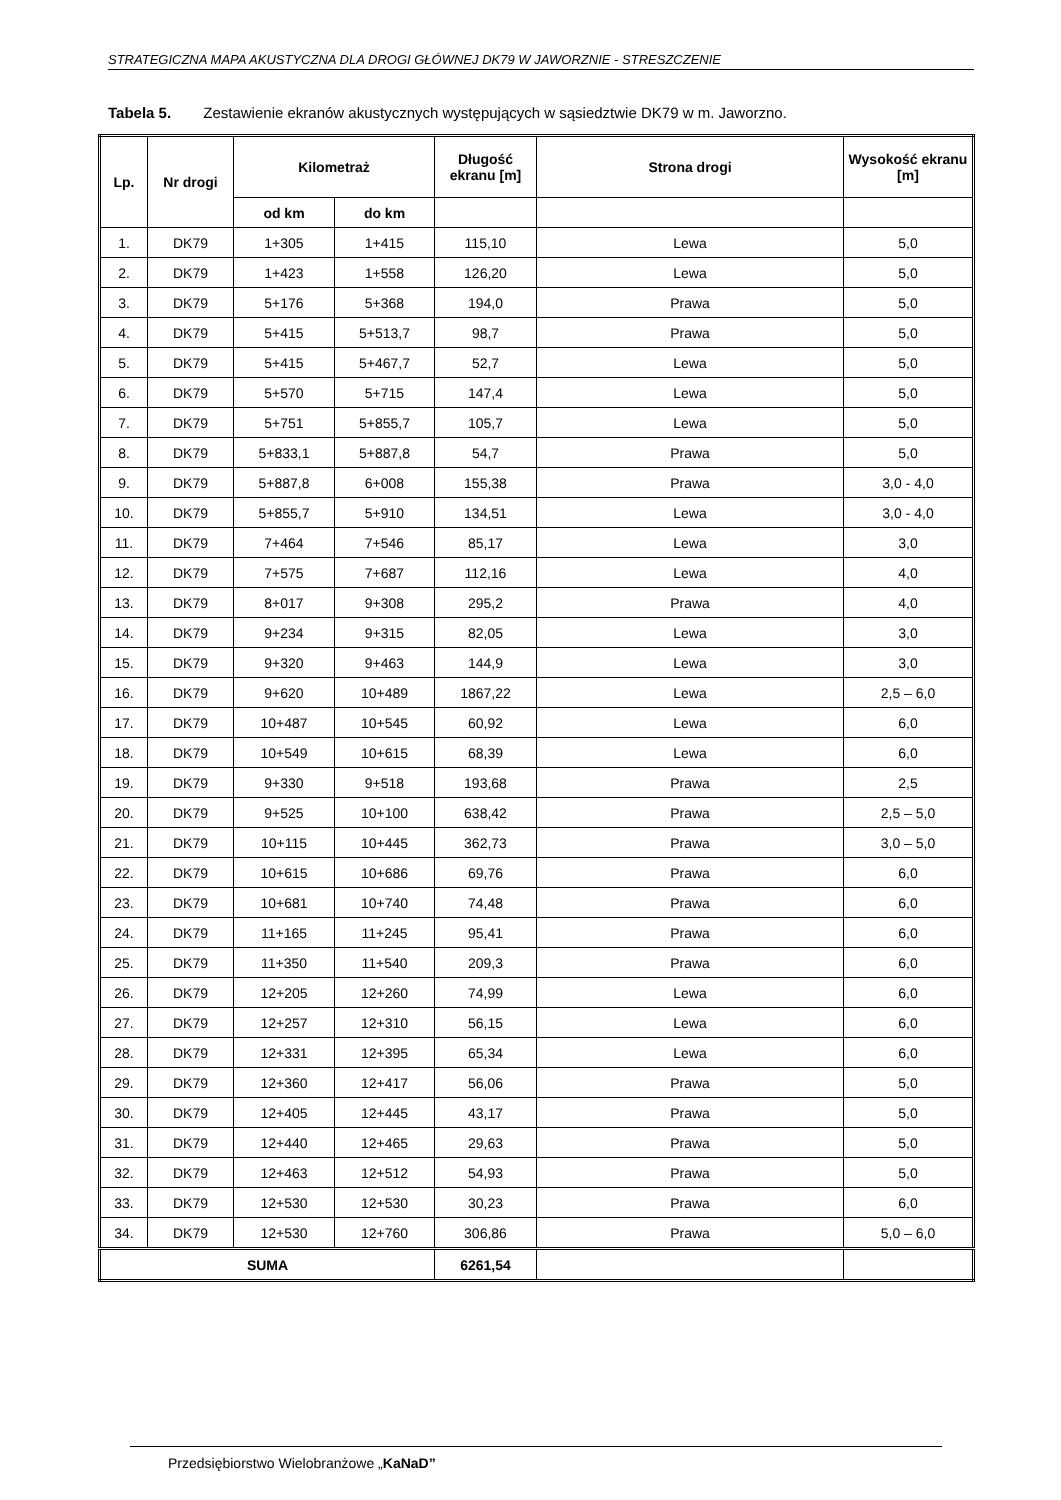STRATEGICZNA MAPA AKUSTYCZNA DLA DROGI GŁÓWNEJ DK79 W JAWORZNIE - STRESZCZENIE
Tabela 5. Zestawienie ekranów akustycznych występujących w sąsiedztwie DK79 w m. Jaworzno.
| Lp. | Nr drogi | Kilometraż | | Długość ekranu [m] | Strona drogi | Wysokość ekranu [m] |
| --- | --- | --- | --- | --- | --- | --- |
| | | od km | do km | | | |
| 1. | DK79 | 1+305 | 1+415 | 115,10 | Lewa | 5,0 |
| 2. | DK79 | 1+423 | 1+558 | 126,20 | Lewa | 5,0 |
| 3. | DK79 | 5+176 | 5+368 | 194,0 | Prawa | 5,0 |
| 4. | DK79 | 5+415 | 5+513,7 | 98,7 | Prawa | 5,0 |
| 5. | DK79 | 5+415 | 5+467,7 | 52,7 | Lewa | 5,0 |
| 6. | DK79 | 5+570 | 5+715 | 147,4 | Lewa | 5,0 |
| 7. | DK79 | 5+751 | 5+855,7 | 105,7 | Lewa | 5,0 |
| 8. | DK79 | 5+833,1 | 5+887,8 | 54,7 | Prawa | 5,0 |
| 9. | DK79 | 5+887,8 | 6+008 | 155,38 | Prawa | 3,0 - 4,0 |
| 10. | DK79 | 5+855,7 | 5+910 | 134,51 | Lewa | 3,0 - 4,0 |
| 11. | DK79 | 7+464 | 7+546 | 85,17 | Lewa | 3,0 |
| 12. | DK79 | 7+575 | 7+687 | 112,16 | Lewa | 4,0 |
| 13. | DK79 | 8+017 | 9+308 | 295,2 | Prawa | 4,0 |
| 14. | DK79 | 9+234 | 9+315 | 82,05 | Lewa | 3,0 |
| 15. | DK79 | 9+320 | 9+463 | 144,9 | Lewa | 3,0 |
| 16. | DK79 | 9+620 | 10+489 | 1867,22 | Lewa | 2,5 – 6,0 |
| 17. | DK79 | 10+487 | 10+545 | 60,92 | Lewa | 6,0 |
| 18. | DK79 | 10+549 | 10+615 | 68,39 | Lewa | 6,0 |
| 19. | DK79 | 9+330 | 9+518 | 193,68 | Prawa | 2,5 |
| 20. | DK79 | 9+525 | 10+100 | 638,42 | Prawa | 2,5 – 5,0 |
| 21. | DK79 | 10+115 | 10+445 | 362,73 | Prawa | 3,0 – 5,0 |
| 22. | DK79 | 10+615 | 10+686 | 69,76 | Prawa | 6,0 |
| 23. | DK79 | 10+681 | 10+740 | 74,48 | Prawa | 6,0 |
| 24. | DK79 | 11+165 | 11+245 | 95,41 | Prawa | 6,0 |
| 25. | DK79 | 11+350 | 11+540 | 209,3 | Prawa | 6,0 |
| 26. | DK79 | 12+205 | 12+260 | 74,99 | Lewa | 6,0 |
| 27. | DK79 | 12+257 | 12+310 | 56,15 | Lewa | 6,0 |
| 28. | DK79 | 12+331 | 12+395 | 65,34 | Lewa | 6,0 |
| 29. | DK79 | 12+360 | 12+417 | 56,06 | Prawa | 5,0 |
| 30. | DK79 | 12+405 | 12+445 | 43,17 | Prawa | 5,0 |
| 31. | DK79 | 12+440 | 12+465 | 29,63 | Prawa | 5,0 |
| 32. | DK79 | 12+463 | 12+512 | 54,93 | Prawa | 5,0 |
| 33. | DK79 | 12+530 | 12+530 | 30,23 | Prawa | 6,0 |
| 34. | DK79 | 12+530 | 12+760 | 306,86 | Prawa | 5,0 – 6,0 |
| SUMA | | | | 6261,54 | | |
Przedsiębiorstwo Wielobranżowe „KaNaD”